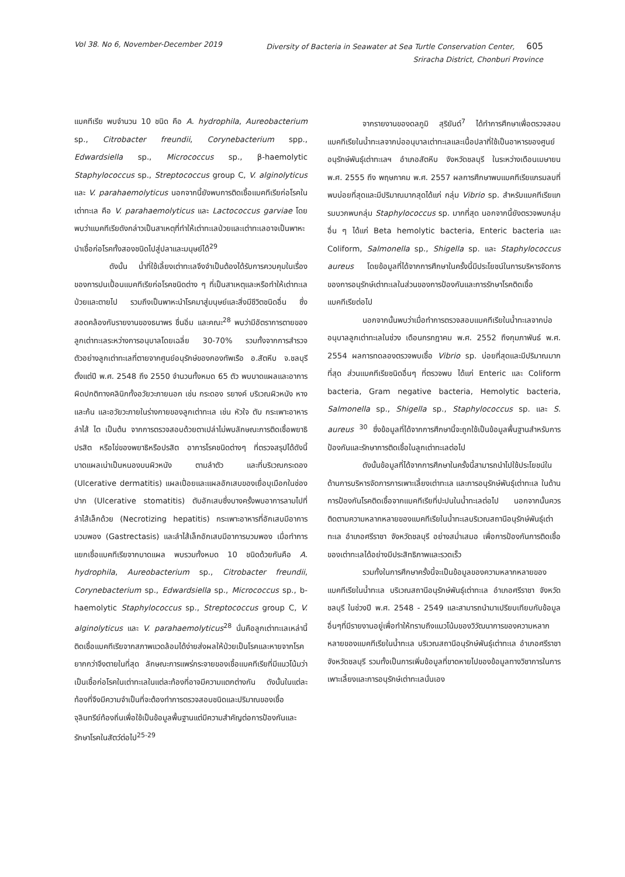Vol 38. No 6, November-December 2019
Diversity of Bacteria in Seawater at Sea Turtle Conservation Center, 605
Sriracha District, Chonburi Province
แบคทีเรีย พบจำนวน 10 ชนิด คือ A. hydrophila, Aureobacterium sp., Citrobacter freundii, Corynebacterium spp., Edwardsiella sp., Micrococcus sp., β-haemolytic Staphylococcus sp., Streptococcus group C, V. alginolyticus และ V. parahaemolyticus นอกจากนี้ยังพบการติดเชื้อแบคทีเรียก่อโรคในเต่าทะเล คือ V. parahaemolyticus และ Lactococcus garviae โดยพบว่าแบคทีเรียดังกล่าวเป็นสาเหตุที่ทำให้เต่าทะเลป่วยและเต่าทะเลอาจเป็นพาหะนำเชื้อก่อโรคทั้งสองชนิดไปสู่ปลาและมนุษย์ได้<sup>29</sup>
ดังนั้น น้ำที่ใช้เลี้ยงเต่าทะเลจึงจำเป็นต้องได้รับการควบคุมในเรื่องของการปนเปื้อนแบคทีเรียก่อโรคชนิดต่าง ๆ ที่เป็นสาเหตุและหรือทำให้เต่าทะเลป่วยและตายไป รวมถึงเป็นพาหะนำโรคมาสู่มนุษย์และสิ่งมีชีวิตชนิดอื่น ซึ่งสอดคล้องกับรายงานของธนาพร ชื่นอิ่ม และคณะ<sup>28</sup> พบว่ามีอัตราการตายของลูกเต่าทะเลระหว่างการอนุบาลโดยเฉลี่ย 30-70% รวมทั้งจากการสำรวจตัวอย่างลูกเต่าทะเลที่ตายจากศูนย์อนุรักษ์ของกองทัพเรือ อ.สัตหีบ จ.ชลบุรี ตั้งแต่ปี พ.ศ. 2548 ถึง 2550 จำนวนทั้งหมด 65 ตัว พบบาดแผลและอาการผิดปกติทางคลินิกทั้งอวัยวะภายนอก เช่น กระดอง รยางค์ บริเวณผิวหนัง หางและก้น และอวัยวะภายในร่างกายของลูกเต่าทะเล เช่น หัวใจ ตับ กระเพาะอาหาร ลำไส้ ไต เป็นต้น จากการตรวจสอบด้วยตาเปล่าไม่พบลักษณะการติดเชื้อพยาธิ ปรสิต หรือไข่ของพยาธิหรือปรสิต อาการโรคชนิดต่างๆ ที่ตรวจสรุปได้ดังนี้ บาดแผลเน่าเป็นหนองบนผิวหนัง ตามลำตัว และที่บริเวณกระดอง (Ulcerative dermatitis) แผลเปื่อยและแผลอักเสบของเยื่อบุเมือกในช่องปาก (Ulcerative stomatitis) ตับอักเสบซึ่งบางครั้งพบอาการลามไปที่ลำไส้เล็กด้วย (Necrotizing hepatitis) กระเพาะอาหารที่อักเสบมีอาการบวมพอง (Gastrectasis) และลำไส้เล็กอักเสบมีอาการบวมพอง เมื่อทำการแยกเชื้อแบคทีเรียจากบาดแผล พบรวมทั้งหมด 10 ชนิดด้วยกันคือ A. hydrophila, Aureobacterium sp., Citrobacter freundii, Corynebacterium sp., Edwardsiella sp., Micrococcus sp., b-haemolytic Staphylococcus sp., Streptococcus group C, V. alginolyticus และ V. parahaemolyticus<sup>28</sup> นั่นคือลูกเต่าทะเลเหล่านี้ติดเชื้อแบคทีเรียจากสภาพแวดล้อมได้ง่ายส่งผลให้ป่วยเป็นโรคและหายจากโรคยากกว่าจึงตายในที่สุด ลักษณะการแพร่กระจายของเชื้อแบคทีเรียที่มีแนวโน้มว่าเป็นเชื้อก่อโรคในเต่าทะเลในแต่ละท้องที่อาจมีความแตกต่างกัน ดังนั้นในแต่ละท้องที่จึงมีความจำเป็นที่จะต้องทำการตรวจสอบชนิดและปริมาณของเชื้อจุลินทรีย์ท้องถิ่นเพื่อใช้เป็นข้อมูลพื้นฐานแต่มีความสำคัญต่อการป้องกันและรักษาโรคในสัตว์ต่อไป<sup>25-29</sup>
จากรายงานของดลภูมิ สุริยันต์<sup>7</sup> ได้ทำการศึกษาเพื่อตรวจสอบแบคทีเรียในน้ำทะเลจากบ่ออนุบาลเต่าทะเลและเนื้อปลาที่ใช้เป็นอาหารของศูนย์อนุรักษ์พันธุ์เต่าทะเลฯ อำเภอสัตหีบ จังหวัดชลบุรี ในระหว่างเดือนเมษายน พ.ศ. 2555 ถึง พฤษภาคม พ.ศ. 2557 ผลการศึกษาพบแบคทีเรียแกรมลบที่พบบ่อยที่สุดและมีปริมาณมากสุดได้แก่ กลุ่ม Vibrio sp. สำหรับแบคทีเรียแกรมบวกพบกลุ่ม Staphylococcus sp. มากที่สุด นอกจากนี้ยังตรวจพบกลุ่มอื่น ๆ ได้แก่ Beta hemolytic bacteria, Enteric bacteria และ Coliform, Salmonella sp., Shigella sp. และ Staphylococcus aureus โดยข้อมูลที่ได้จากการศึกษาในครั้งนี้มีประโยชน์ในการบริหารจัดการของการอนุรักษ์เต่าทะเลในส่วนของการป้องกันและการรักษาโรคติดเชื้อแบคทีเรียต่อไป
นอกจากนั้นพบว่าเมื่อทำการตรวจสอบแบคทีเรียในน้ำทะเลจากบ่ออนุบาลลูกเต่าทะเลในช่วง เดือนกรกฎาคม พ.ศ. 2552 ถึงกุมภาพันธ์ พ.ศ. 2554 ผลการทดลองตรวจพบเชื้อ Vibrio sp. บ่อยที่สุดและมีปริมาณมากที่สุด ส่วนแบคทีเรียชนิดอื่นๆ ที่ตรวจพบ ได้แก่ Enteric และ Coliform bacteria, Gram negative bacteria, Hemolytic bacteria, Salmonella sp., Shigella sp., Staphylococcus sp. และ S. aureus <sup>30</sup> ซึ่งข้อมูลที่ได้จากการศึกษานี้จะถูกใช้เป็นข้อมูลพื้นฐานสำหรับการป้องกันและรักษาการติดเชื้อในลูกเต่าทะเลต่อไป
ดังนั้นข้อมูลที่ได้จากการศึกษาในครั้งนี้สามารถนำไปใช้ประโยชน์ในด้านการบริหารจัดการการเพาะเลี้ยงเต่าทะเล และการอนุรักษ์พันธุ์เต่าทะเล ในด้านการป้องกันโรคติดเชื้อจากแบคทีเรียที่ปะปนในน้ำทะเลต่อไป นอกจากนั้นควรติดตามความหลากหลายของแบคทีเรียในน้ำทะเลบริเวณสถานีอนุรักษ์พันธุ์เต่าทะเล อำเภอศรีราชา จังหวัดชลบุรี อย่างสม่ำเสมอ เพื่อการป้องกันการติดเชื้อของเต่าทะเลได้อย่างมีประสิทธิภาพและรวดเร็ว
รวมทั้งในการศึกษาครั้งนี้จะเป็นข้อมูลของความหลากหลายของแบคทีเรียในน้ำทะเล บริเวณสถานีอนุรักษ์พันธุ์เต่าทะเล อำเภอศรีราชา จังหวัดชลบุรี ในช่วงปี พ.ศ. 2548 - 2549 และสามารถนำมาเปรียบเทียบกับข้อมูลอื่นๆที่มีรายงานอยู่เพื่อทำให้ทราบถึงแนวโน้มของวิวัฒนาการของความหลากหลายของแบคทีเรียในน้ำทะเล บริเวณสถานีอนุรักษ์พันธุ์เต่าทะเล อำเภอศรีราชา จังหวัดชลบุรี รวมทั้งเป็นการเพิ่มข้อมูลที่ขาดหายไปของข้อมูลทางวิชาการในการเพาะเลี้ยงและการอนุรักษ์เต่าทะเลนั่นเอง